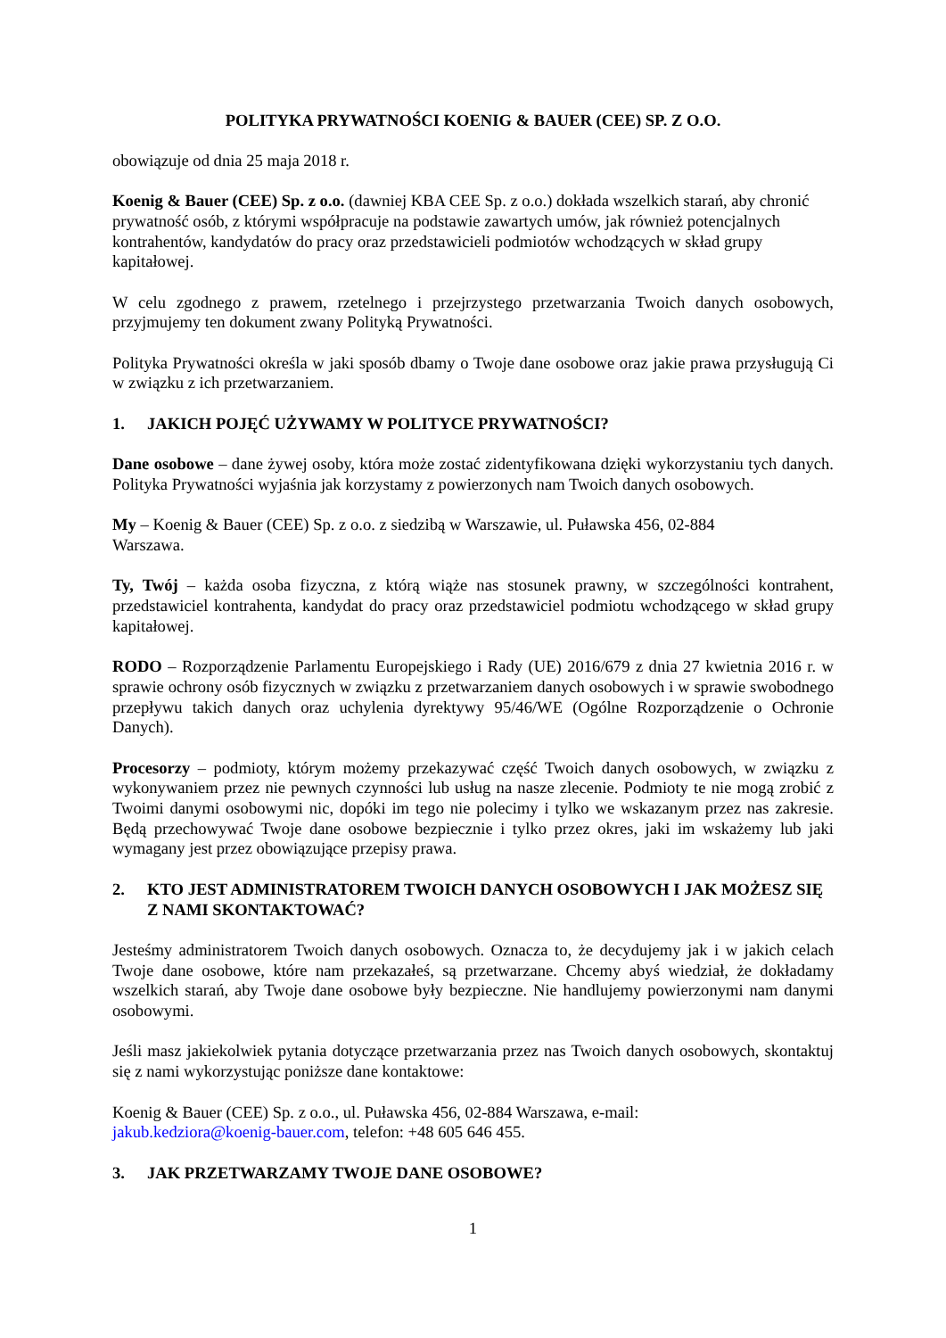POLITYKA PRYWATNOŚCI KOENIG & BAUER (CEE) SP. Z O.O.
obowiązuje od dnia 25 maja 2018 r.
Koenig & Bauer (CEE) Sp. z o.o. (dawniej KBA CEE Sp. z o.o.) dokłada wszelkich starań, aby chronić prywatność osób, z którymi współpracuje na podstawie zawartych umów, jak również potencjalnych kontrahentów, kandydatów do pracy oraz przedstawicieli podmiotów wchodzących w skład grupy kapitałowej.
W celu zgodnego z prawem, rzetelnego i przejrzystego przetwarzania Twoich danych osobowych, przyjmujemy ten dokument zwany Polityką Prywatności.
Polityka Prywatności określa w jaki sposób dbamy o Twoje dane osobowe oraz jakie prawa przysługują Ci w związku z ich przetwarzaniem.
1. JAKICH POJĘĆ UŻYWAMY W POLITYCE PRYWATNOŚCI?
Dane osobowe – dane żywej osoby, która może zostać zidentyfikowana dzięki wykorzystaniu tych danych. Polityka Prywatności wyjaśnia jak korzystamy z powierzonych nam Twoich danych osobowych.
My – Koenig & Bauer (CEE) Sp. z o.o. z siedzibą w Warszawie, ul. Puławska 456, 02-884
Warszawa.
Ty, Twój – każda osoba fizyczna, z którą wiąże nas stosunek prawny, w szczególności kontrahent, przedstawiciel kontrahenta, kandydat do pracy oraz przedstawiciel podmiotu wchodzącego w skład grupy kapitałowej.
RODO – Rozporządzenie Parlamentu Europejskiego i Rady (UE) 2016/679 z dnia 27 kwietnia 2016 r. w sprawie ochrony osób fizycznych w związku z przetwarzaniem danych osobowych i w sprawie swobodnego przepływu takich danych oraz uchylenia dyrektywy 95/46/WE (Ogólne Rozporządzenie o Ochronie Danych).
Procesorzy – podmioty, którym możemy przekazywać część Twoich danych osobowych, w związku z wykonywaniem przez nie pewnych czynności lub usług na nasze zlecenie. Podmioty te nie mogą zrobić z Twoimi danymi osobowymi nic, dopóki im tego nie polecimy i tylko we wskazanym przez nas zakresie. Będą przechowywać Twoje dane osobowe bezpiecznie i tylko przez okres, jaki im wskażemy lub jaki wymagany jest przez obowiązujące przepisy prawa.
2. KTO JEST ADMINISTRATOREM TWOICH DANYCH OSOBOWYCH I JAK MOŻESZ SIĘ Z NAMI SKONTAKTOWAĆ?
Jesteśmy administratorem Twoich danych osobowych. Oznacza to, że decydujemy jak i w jakich celach Twoje dane osobowe, które nam przekazałeś, są przetwarzane. Chcemy abyś wiedział, że dokładamy wszelkich starań, aby Twoje dane osobowe były bezpieczne. Nie handlujemy powierzonymi nam danymi osobowymi.
Jeśli masz jakiekolwiek pytania dotyczące przetwarzania przez nas Twoich danych osobowych, skontaktuj się z nami wykorzystując poniższe dane kontaktowe:
Koenig & Bauer (CEE) Sp. z o.o., ul. Puławska 456, 02-884 Warszawa, e-mail:
jakub.kedziora@koenig-bauer.com, telefon: +48 605 646 455.
3. JAK PRZETWARZAMY TWOJE DANE OSOBOWE?
1